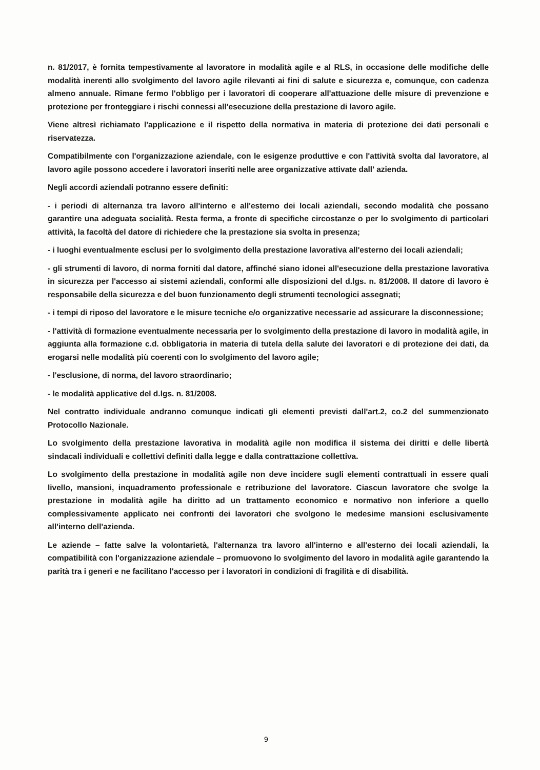n. 81/2017, è fornita tempestivamente al lavoratore in modalità agile e al RLS, in occasione delle modifiche delle modalità inerenti allo svolgimento del lavoro agile rilevanti ai fini di salute e sicurezza e, comunque, con cadenza almeno annuale. Rimane fermo l'obbligo per i lavoratori di cooperare all'attuazione delle misure di prevenzione e protezione per fronteggiare i rischi connessi all'esecuzione della prestazione di lavoro agile.
Viene altresì richiamato l'applicazione e il rispetto della normativa in materia di protezione dei dati personali e riservatezza.
Compatibilmente con l'organizzazione aziendale, con le esigenze produttive e con l'attività svolta dal lavoratore, al lavoro agile possono accedere i lavoratori inseriti nelle aree organizzative attivate dall' azienda.
Negli accordi aziendali potranno essere definiti:
- i periodi di alternanza tra lavoro all'interno e all'esterno dei locali aziendali, secondo modalità che possano garantire una adeguata socialità. Resta ferma, a fronte di specifiche circostanze o per lo svolgimento di particolari attività, la facoltà del datore di richiedere che la prestazione sia svolta in presenza;
- i luoghi eventualmente esclusi per lo svolgimento della prestazione lavorativa all'esterno dei locali aziendali;
- gli strumenti di lavoro, di norma forniti dal datore, affinché siano idonei all'esecuzione della prestazione lavorativa in sicurezza per l'accesso ai sistemi aziendali, conformi alle disposizioni del d.lgs. n. 81/2008. Il datore di lavoro è responsabile della sicurezza e del buon funzionamento degli strumenti tecnologici assegnati;
- i tempi di riposo del lavoratore e le misure tecniche e/o organizzative necessarie ad assicurare la disconnessione;
- l'attività di formazione eventualmente necessaria per lo svolgimento della prestazione di lavoro in modalità agile, in aggiunta alla formazione c.d. obbligatoria in materia di tutela della salute dei lavoratori e di protezione dei dati, da erogarsi nelle modalità più coerenti con lo svolgimento del lavoro agile;
- l'esclusione, di norma, del lavoro straordinario;
- le modalità applicative del d.lgs. n. 81/2008.
Nel contratto individuale andranno comunque indicati gli elementi previsti dall'art.2, co.2 del summenzionato Protocollo Nazionale.
Lo svolgimento della prestazione lavorativa in modalità agile non modifica il sistema dei diritti e delle libertà sindacali individuali e collettivi definiti dalla legge e dalla contrattazione collettiva.
Lo svolgimento della prestazione in modalità agile non deve incidere sugli elementi contrattuali in essere quali livello, mansioni, inquadramento professionale e retribuzione del lavoratore. Ciascun lavoratore che svolge la prestazione in modalità agile ha diritto ad un trattamento economico e normativo non inferiore a quello complessivamente applicato nei confronti dei lavoratori che svolgono le medesime mansioni esclusivamente all'interno dell'azienda.
Le aziende – fatte salve la volontarietà, l'alternanza tra lavoro all'interno e all'esterno dei locali aziendali, la compatibilità con l'organizzazione aziendale – promuovono lo svolgimento del lavoro in modalità agile garantendo la parità tra i generi e ne facilitano l'accesso per i lavoratori in condizioni di fragilità e di disabilità.
9